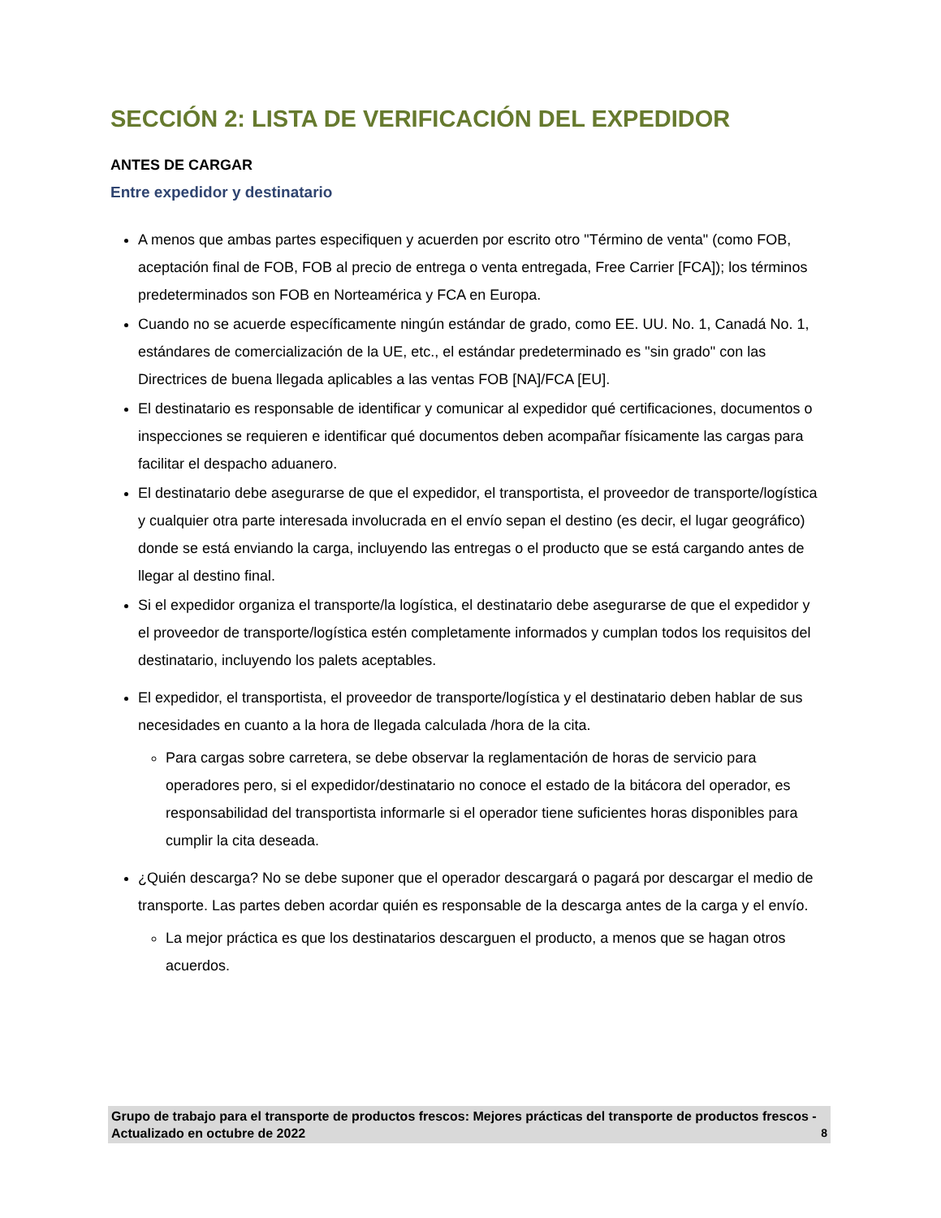SECCIÓN 2: LISTA DE VERIFICACIÓN DEL EXPEDIDOR
ANTES DE CARGAR
Entre expedidor y destinatario
A menos que ambas partes especifiquen y acuerden por escrito otro "Término de venta" (como FOB, aceptación final de FOB, FOB al precio de entrega o venta entregada, Free Carrier [FCA]); los términos predeterminados son FOB en Norteamérica y FCA en Europa.
Cuando no se acuerde específicamente ningún estándar de grado, como EE. UU. No. 1, Canadá No. 1, estándares de comercialización de la UE, etc., el estándar predeterminado es "sin grado" con las Directrices de buena llegada aplicables a las ventas FOB [NA]/FCA [EU].
El destinatario es responsable de identificar y comunicar al expedidor qué certificaciones, documentos o inspecciones se requieren e identificar qué documentos deben acompañar físicamente las cargas para facilitar el despacho aduanero.
El destinatario debe asegurarse de que el expedidor, el transportista, el proveedor de transporte/logística y cualquier otra parte interesada involucrada en el envío sepan el destino (es decir, el lugar geográfico) donde se está enviando la carga, incluyendo las entregas o el producto que se está cargando antes de llegar al destino final.
Si el expedidor organiza el transporte/la logística, el destinatario debe asegurarse de que el expedidor y el proveedor de transporte/logística estén completamente informados y cumplan todos los requisitos del destinatario, incluyendo los palets aceptables.
El expedidor, el transportista, el proveedor de transporte/logística y el destinatario deben hablar de sus necesidades en cuanto a la hora de llegada calculada /hora de la cita.
Para cargas sobre carretera, se debe observar la reglamentación de horas de servicio para operadores pero, si el expedidor/destinatario no conoce el estado de la bitácora del operador, es responsabilidad del transportista informarle si el operador tiene suficientes horas disponibles para cumplir la cita deseada.
¿Quién descarga? No se debe suponer que el operador descargará o pagará por descargar el medio de transporte. Las partes deben acordar quién es responsable de la descarga antes de la carga y el envío.
La mejor práctica es que los destinatarios descarguen el producto, a menos que se hagan otros acuerdos.
Grupo de trabajo para el transporte de productos frescos: Mejores prácticas del transporte de productos frescos - Actualizado en octubre de 2022 8